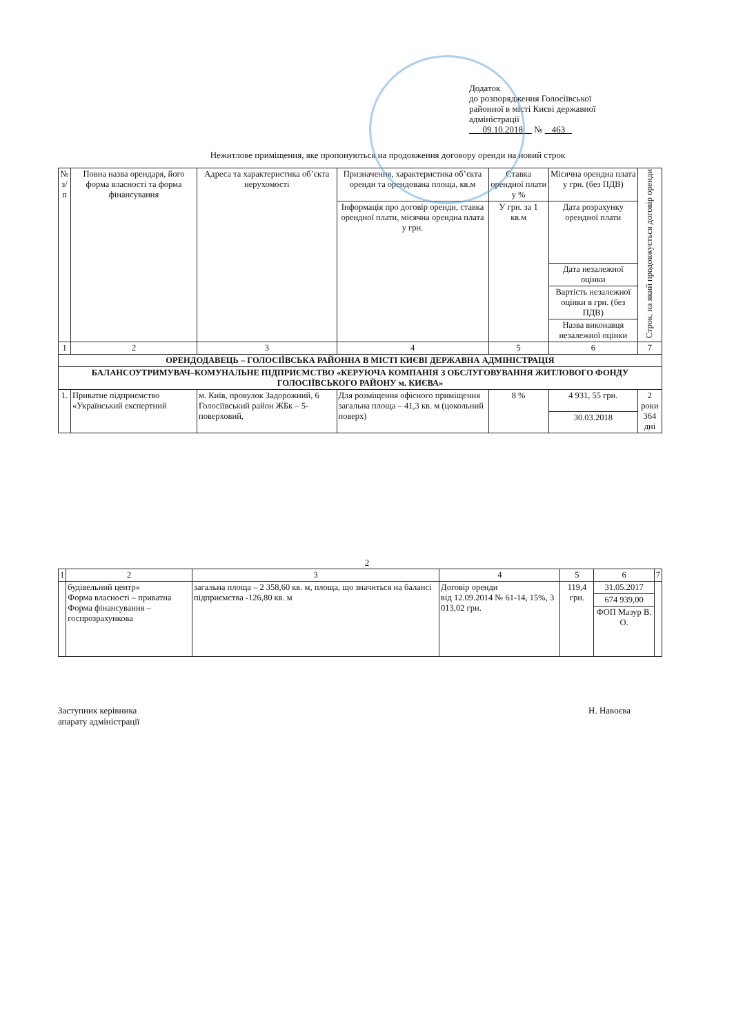Додаток
до розпорядження Голосіївської
районної в місті Києві державної
адміністрації
09.10.2018 № 463
Нежитлове приміщення, яке пропонуються на продовження договору оренди на новий строк
| № з/п | Повна назва орендаря, його форма власності та форма фінансування | Адреса та характеристика об’єкта нерухомості | Призначення, характеристика об’єкта оренди та орендована площа, кв.м | Ставка орендної плати у % | Місячна орендна плата у грн. (без ПДВ) | Строк, на який продовжується договір оренди |
| --- | --- | --- | --- | --- | --- | --- |
| | | | Інформація про договір оренди, ставка орендної плати, місячна орендна плата у грн. | У грн. за 1 кв.м | Дата розрахунку орендної плати | |
| | | | | | Дата незалежної оцінки | |
| | | | | | Вартість незалежної оцінки в грн. (без ПДВ) | |
| | | | | | Назва виконавця незалежної оцінки | |
| 1 | 2 | 3 | 4 | 5 | 6 | 7 |
| ОРЕНДОДАВЕЦЬ – ГОЛОСІЇВСЬКА РАЙОННА В МІСТІ КИЄВІ ДЕРЖАВНА АДМІНІСТРАЦІЯ | | | | | | |
| БАЛАНСОУТРИМУВАЧ–КОМУНАЛЬНЕ ПІДПРИЄМСТВО «КЕРУЮЧА КОМПАНІЯ З ОБСЛУГОВУВАННЯ ЖИТЛОВОГО ФОНДУ ГОЛОСІЇВСЬКОГО РАЙОНУ м. КИЄВА» | | | | | | |
| 1. | Приватне підприємство «Український експертний | м. Київ, провулок Задорожний, 6 Голосіївський район ЖБк – 5-поверховий, | Для розміщення офісного приміщення загальна площа – 41,3 кв. м (цокольний поверх) | 8 % | 4 931, 55 грн. | 2 роки 364 дні |
| | | | | | 30.03.2018 | |
2
| 1 | 2 | 3 | 4 | 5 | 6 | 7 |
| | будівельний центр» Форма власності – приватна Форма фінансування – госпрозрахункова | загальна площа – 2 358,60 кв. м, площа, що значиться на балансі підприємства -126,80 кв. м | Договір оренди від 12.09.2014 № 61-14, 15%, 3 013,02 грн. | 119,4 грн. | 31.05.2017 | |
| | | | | | 674 939,00 | |
| | | | | | ФОП Мазур В. О. | |
Заступник керівника
апарату адміністрації
Н. Навоєва